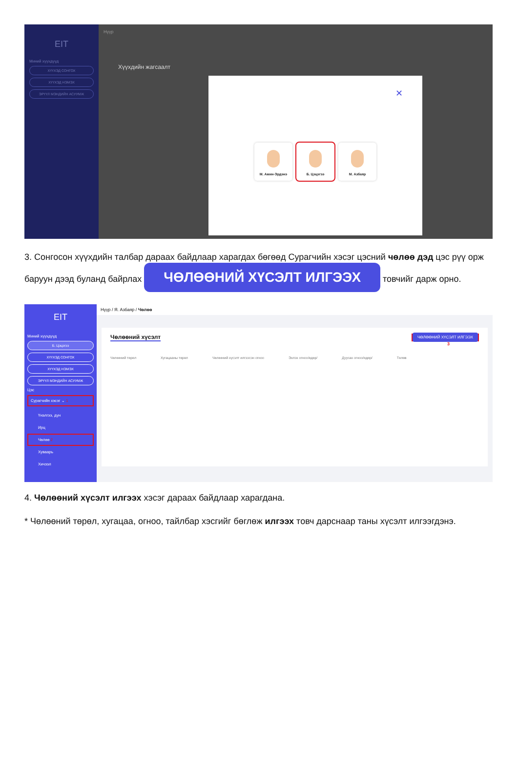EIT
Миний хүүхдүүд
ХҮҮХЭД СОНГОХ
ХҮҮХЭД НЭМЭХ
ЭРҮҮЛ МЭНДИЙН АСУУМЖ
Нүүр
Хүүхдийн жагсаалт
✕
М. Амин-Эрдэнэ Б. Цэцэгээ М. Азбаяр
3. Сонгосон хүүхдийн талбар дараах байдлаар харагдах бөгөөд Сурагчийн хэсэг цэсний чөлөө дэд цэс рүү орж баруун дээд буланд байрлах ЧӨЛӨӨНИЙ ХҮСЭЛТ ИЛГЭЭХ товчийг дарж орно.
EIT
Миний хүүхдүүд
Б. Цэцэгээ
ХҮҮХЭД СОНГОХ
ХҮҮХЭД НЭМЭХ
ЭРҮҮЛ МЭНДИЙН АСУУМЖ
Цэс
Сурагчийн хэсэг ⌄ 1
Үнэлгээ, дүн
Ирц
Чөлөө 2
Хуваарь
Хичээл
Нүүр / Я. Азбаяр / Чөлөө
Чөлөөний хүсэлт ЧӨЛӨӨНИЙ ХҮСЭЛТ ИЛГЭЭХ
3
Чөлөөний төрөл Хугацааны төрөл Чөлөөний хүсэлт илгээсэн огноо Эхлэх огноо/өдөр/ Дуусах огноо/өдөр/ Төлөв
4. Чөлөөний хүсэлт илгээх хэсэг дараах байдлаар харагдана.
* Чөлөөний төрөл, хугацаа, огноо, тайлбар хэсгийг бөглөж илгээх товч дарснаар таны хүсэлт илгээгдэнэ.